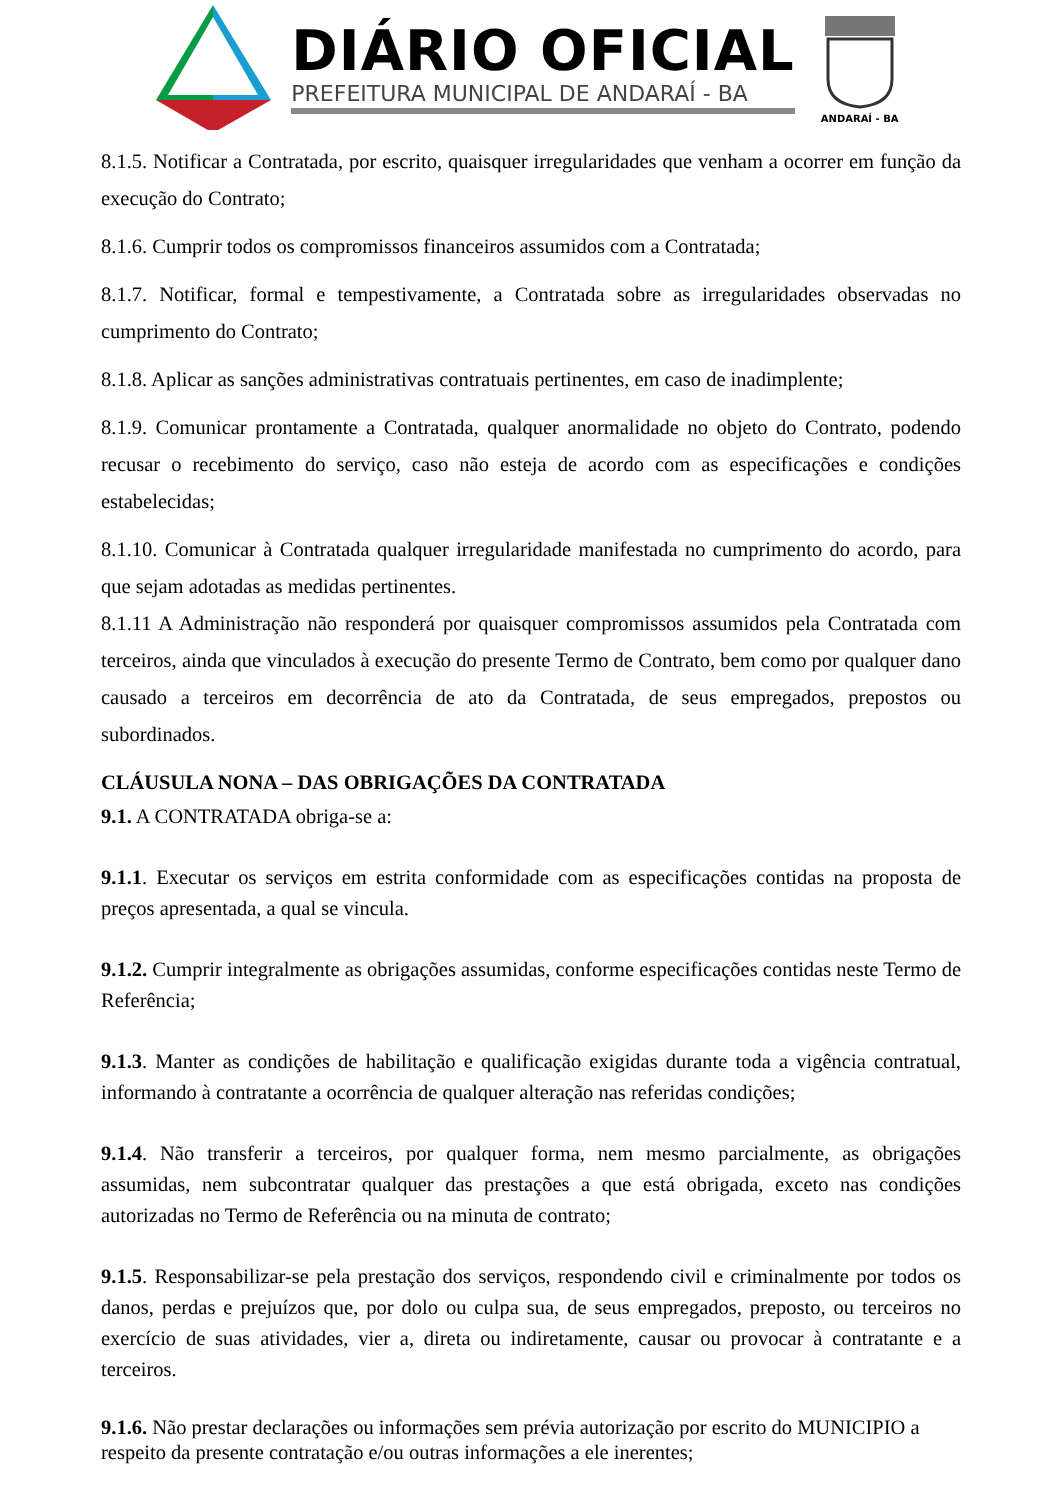DIÁRIO OFICIAL
PREFEITURA MUNICIPAL DE ANDARAÍ - BA
ANDARAÍ - BA
8.1.5. Notificar a Contratada, por escrito, quaisquer irregularidades que venham a ocorrer em função da execução do Contrato;
8.1.6. Cumprir todos os compromissos financeiros assumidos com a Contratada;
8.1.7. Notificar, formal e tempestivamente, a Contratada sobre as irregularidades observadas no cumprimento do Contrato;
8.1.8. Aplicar as sanções administrativas contratuais pertinentes, em caso de inadimplente;
8.1.9. Comunicar prontamente a Contratada, qualquer anormalidade no objeto do Contrato, podendo recusar o recebimento do serviço, caso não esteja de acordo com as especificações e condições estabelecidas;
8.1.10. Comunicar à Contratada qualquer irregularidade manifestada no cumprimento do acordo, para que sejam adotadas as medidas pertinentes.
8.1.11 A Administração não responderá por quaisquer compromissos assumidos pela Contratada com terceiros, ainda que vinculados à execução do presente Termo de Contrato, bem como por qualquer dano causado a terceiros em decorrência de ato da Contratada, de seus empregados, prepostos ou subordinados.
CLÁUSULA NONA – DAS OBRIGAÇÕES DA CONTRATADA
9.1. A CONTRATADA obriga-se a:
9.1.1. Executar os serviços em estrita conformidade com as especificações contidas na proposta de preços apresentada, a qual se vincula.
9.1.2. Cumprir integralmente as obrigações assumidas, conforme especificações contidas neste Termo de Referência;
9.1.3. Manter as condições de habilitação e qualificação exigidas durante toda a vigência contratual, informando à contratante a ocorrência de qualquer alteração nas referidas condições;
9.1.4. Não transferir a terceiros, por qualquer forma, nem mesmo parcialmente, as obrigações assumidas, nem subcontratar qualquer das prestações a que está obrigada, exceto nas condições autorizadas no Termo de Referência ou na minuta de contrato;
9.1.5. Responsabilizar-se pela prestação dos serviços, respondendo civil e criminalmente por todos os danos, perdas e prejuízos que, por dolo ou culpa sua, de seus empregados, preposto, ou terceiros no exercício de suas atividades, vier a, direta ou indiretamente, causar ou provocar à contratante e a terceiros.
9.1.6. Não prestar declarações ou informações sem prévia autorização por escrito do MUNICIPIO a respeito da presente contratação e/ou outras informações a ele inerentes;